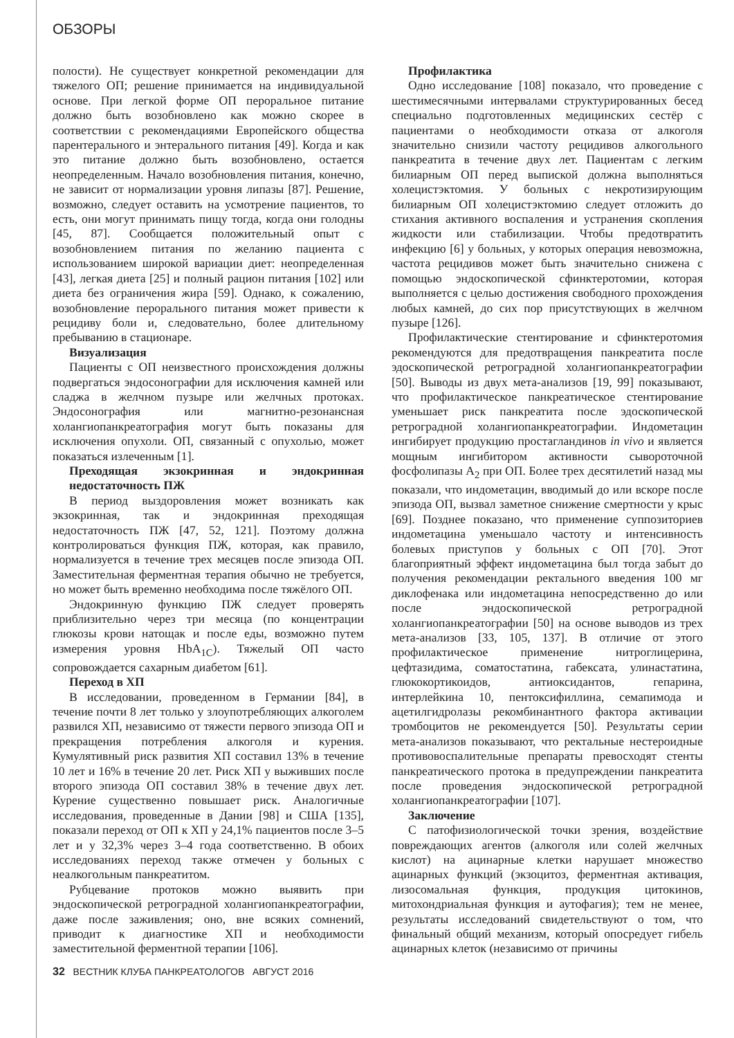ОБЗОРЫ
полости). Не существует конкретной рекомендации для тяжелого ОП; решение принимается на индивидуальной основе. При легкой форме ОП пероральное питание должно быть возобновлено как можно скорее в соответствии с рекомендациями Европейского общества парентерального и энтерального питания [49]. Когда и как это питание должно быть возобновлено, остается неопределенным. Начало возобновления питания, конечно, не зависит от нормализации уровня липазы [87]. Решение, возможно, следует оставить на усмотрение пациентов, то есть, они могут принимать пищу тогда, когда они голодны [45, 87]. Сообщается положительный опыт с возобновлением питания по желанию пациента с использованием широкой вариации диет: неопределенная [43], легкая диета [25] и полный рацион питания [102] или диета без ограничения жира [59]. Однако, к сожалению, возобновление перорального питания может привести к рецидиву боли и, следовательно, более длительному пребыванию в стационаре.
Визуализация
Пациенты с ОП неизвестного происхождения должны подвергаться эндосонографии для исключения камней или сладжа в желчном пузыре или желчных протоках. Эндосонография или магнитно-резонансная холангиопанкреатография могут быть показаны для исключения опухоли. ОП, связанный с опухолью, может показаться излеченным [1].
Преходящая экзокринная и эндокринная недостаточность ПЖ
В период выздоровления может возникать как экзокринная, так и эндокринная преходящая недостаточность ПЖ [47, 52, 121]. Поэтому должна контролироваться функция ПЖ, которая, как правило, нормализуется в течение трех месяцев после эпизода ОП. Заместительная ферментная терапия обычно не требуется, но может быть временно необходима после тяжёлого ОП.
Эндокринную функцию ПЖ следует проверять приблизительно через три месяца (по концентрации глюкозы крови натощак и после еды, возможно путем измерения уровня HbA<sub>1C</sub>). Тяжелый ОП часто сопровождается сахарным диабетом [61].
Переход в ХП
В исследовании, проведенном в Германии [84], в течение почти 8 лет только у злоупотребляющих алкоголем развился ХП, независимо от тяжести первого эпизода ОП и прекращения потребления алкоголя и курения. Кумулятивный риск развития ХП составил 13% в течение 10 лет и 16% в течение 20 лет. Риск ХП у выживших после второго эпизода ОП составил 38% в течение двух лет. Курение существенно повышает риск. Аналогичные исследования, проведенные в Дании [98] и США [135], показали переход от ОП к ХП у 24,1% пациентов после 3–5 лет и у 32,3% через 3–4 года соответственно. В обоих исследованиях переход также отмечен у больных с неалкогольным панкреатитом.
Рубцевание протоков можно выявить при эндоскопической ретроградной холангиопанкреатографии, даже после заживления; оно, вне всяких сомнений, приводит к диагностике ХП и необходимости заместительной ферментной терапии [106].
Профилактика
Одно исследование [108] показало, что проведение с шестимесячными интервалами структурированных бесед специально подготовленных медицинских сестёр с пациентами о необходимости отказа от алкоголя значительно снизили частоту рецидивов алкогольного панкреатита в течение двух лет. Пациентам с легким билиарным ОП перед выпиской должна выполняться холецистэктомия. У больных с некротизирующим билиарным ОП холецистэктомию следует отложить до стихания активного воспаления и устранения скопления жидкости или стабилизации. Чтобы предотвратить инфекцию [6] у больных, у которых операция невозможна, частота рецидивов может быть значительно снижена с помощью эндоскопической сфинктеротомии, которая выполняется с целью достижения свободного прохождения любых камней, до сих пор присутствующих в желчном пузыре [126].
Профилактические стентирование и сфинктеротомия рекомендуются для предотвращения панкреатита после эдоскопической ретроградной холангиопанкреатографии [50]. Выводы из двух мета-анализов [19, 99] показывают, что профилактическое панкреатическое стентирование уменьшает риск панкреатита после эдоскопической ретроградной холангиопанкреатографии. Индометацин ингибирует продукцию простагландинов in vivo и является мощным ингибитором активности сывороточной фосфолипазы A<sub>2</sub> при ОП. Более трех десятилетий назад мы показали, что индометацин, вводимый до или вскоре после эпизода ОП, вызвал заметное снижение смертности у крыс [69]. Позднее показано, что применение суппозиториев индометацина уменьшало частоту и интенсивность болевых приступов у больных с ОП [70]. Этот благоприятный эффект индометацина был тогда забыт до получения рекомендации ректального введения 100 мг диклофенака или индометацина непосредственно до или после эндоскопической ретроградной холангиопанкреатографии [50] на основе выводов из трех мета-анализов [33, 105, 137]. В отличие от этого профилактическое применение нитроглицерина, цефтазидима, соматостатина, габексата, улинастатина, глюкокортикоидов, антиоксидантов, гепарина, интерлейкина 10, пентоксифиллина, семапимода и ацетилгидролазы рекомбинантного фактора активации тромбоцитов не рекомендуется [50]. Результаты серии мета-анализов показывают, что ректальные нестероидные противовоспалительные препараты превосходят стенты панкреатического протока в предупреждении панкреатита после проведения эндоскопической ретроградной холангиопанкреатографии [107].
Заключение
С патофизиологической точки зрения, воздействие повреждающих агентов (алкоголя или солей желчных кислот) на ацинарные клетки нарушает множество ацинарных функций (экзоцитоз, ферментная активация, лизосомальная функция, продукция цитокинов, митохондриальная функция и аутофагия); тем не менее, результаты исследований свидетельствуют о том, что финальный общий механизм, который опосредует гибель ацинарных клеток (независимо от причины
32 ВЕСТНИК КЛУБА ПАНКРЕАТОЛОГОВ АВГУСТ 2016